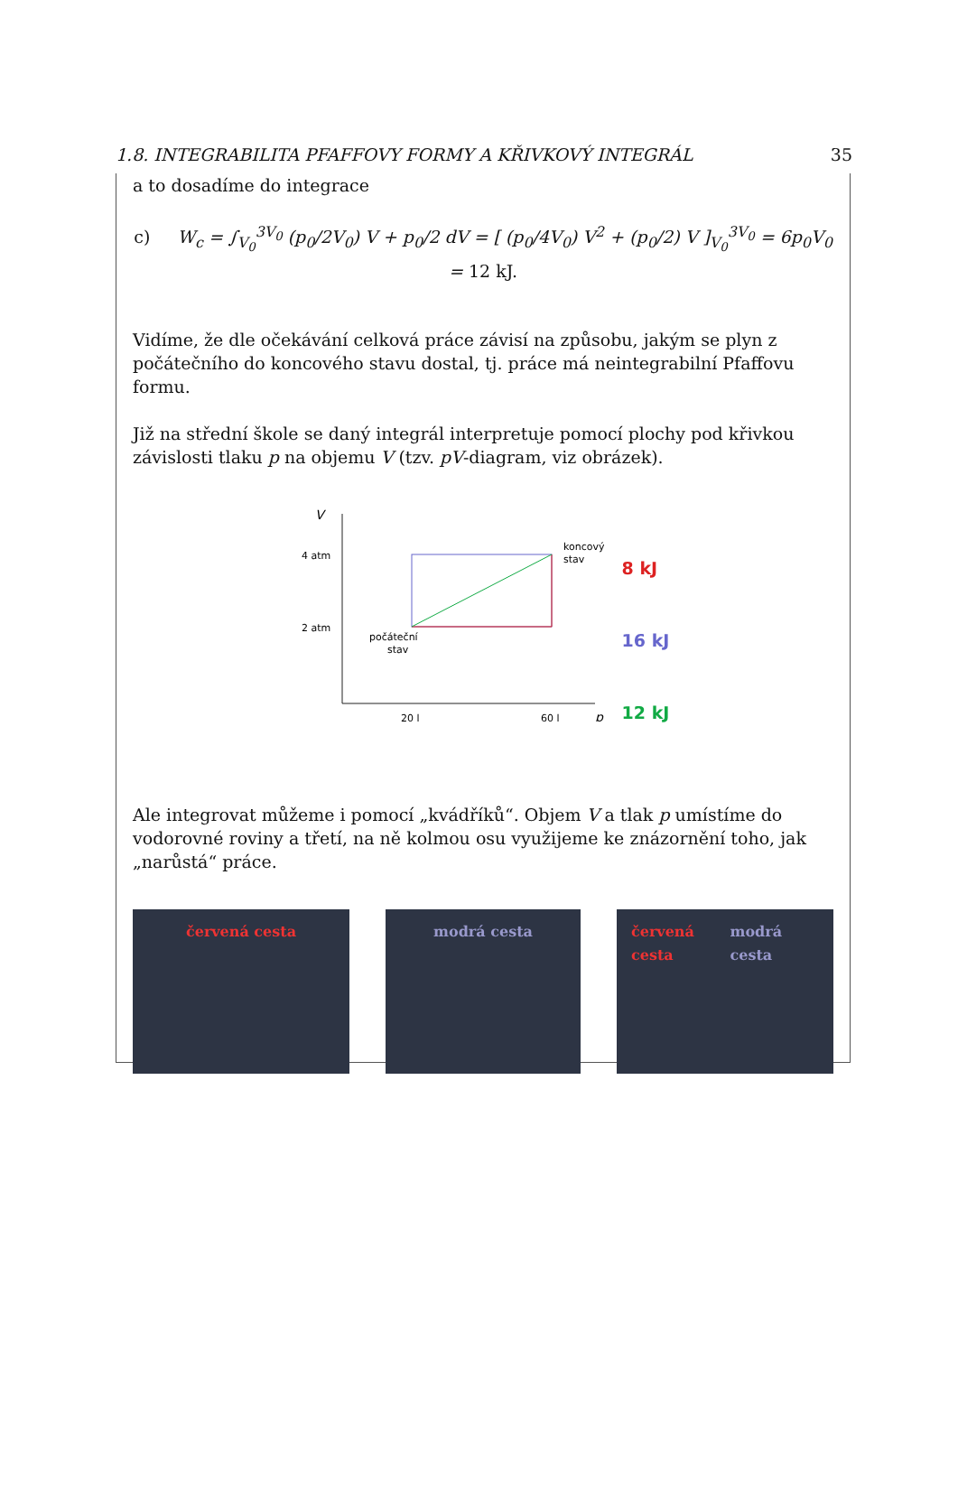1.8. INTEGRABILITA PFAFFOVY FORMY A KŘIVKOVÝ INTEGRÁL 35
a to dosadíme do integrace
c) W<sub>c</sub> = ∫<sub>V<sub>0</sub></sub><sup>3V<sub>0</sub></sup> (p<sub>0</sub>/2V<sub>0</sub>) V + p<sub>0</sub>/2 dV = [ (p<sub>0</sub>/4V<sub>0</sub>) V<sup>2</sup> + (p<sub>0</sub>/2) V ]<sub>V<sub>0</sub></sub><sup>3V<sub>0</sub></sup> = 6p<sub>0</sub>V<sub>0</sub> = 12 kJ.
Vidíme, že dle očekávání celková práce závisí na způsobu, jakým se plyn z počátečního do koncového stavu dostal, tj. práce má neintegrabilní Pfaffovu formu.
Již na střední škole se daný integrál interpretuje pomocí plochy pod křivkou závislosti tlaku p na objemu V (tzv. pV-diagram, viz obrázek).
V
p
4 atm
2 atm
20 l
60 l
počáteční
stav
koncový
stav
8 kJ
16 kJ
12 kJ
Ale integrovat můžeme i pomocí „kvádříků“. Objem V a tlak p umístíme do vodorovné roviny a třetí, na ně kolmou osu využijeme ke znázornění toho, jak „narůstá“ práce.
červená cesta modrá cesta červená cesta modrá cesta